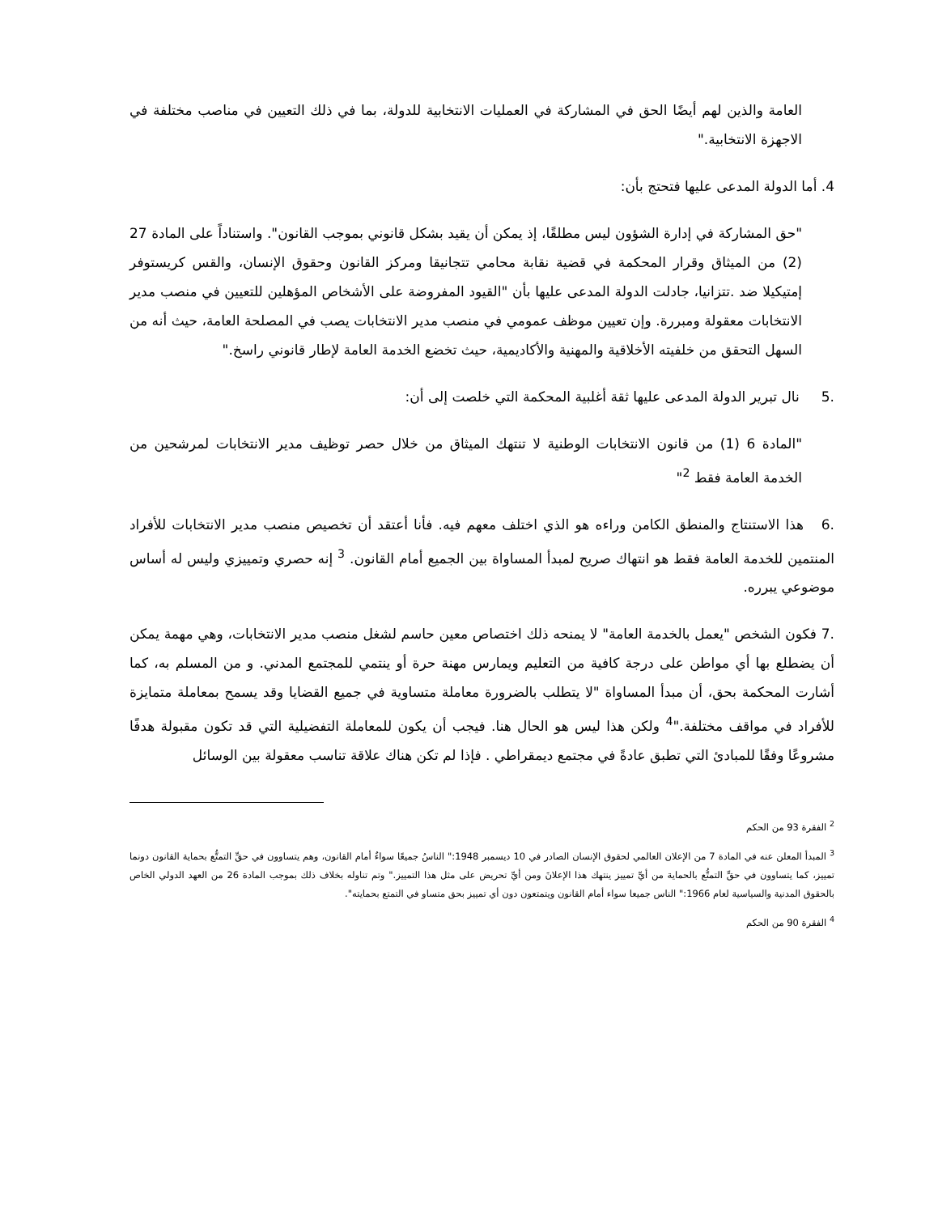العامة والذين لهم أيضًا الحق في المشاركة في العمليات الانتخابية للدولة، بما في ذلك التعيين في مناصب مختلفة في الاجهزة الانتخابية."
4. أما الدولة المدعى عليها فتحتج بأن:
"حق المشاركة في إدارة الشؤون ليس مطلقًا، إذ يمكن أن يقيد بشكل قانوني بموجب القانون". واستناداً على المادة 27 (2) من الميثاق وقرار المحكمة في قضية نقابة محامي تتجانيقا ومركز القانون وحقوق الإنسان، والقس كريستوفر إمتيكيلا ضد .تتزانيا، جادلت الدولة المدعى عليها بأن "القيود المفروضة على الأشخاص المؤهلين للتعيين في منصب مدير الانتخابات معقولة ومبررة. وإن تعيين موظف عمومي في منصب مدير الانتخابات يصب في المصلحة العامة، حيث أنه من السهل التحقق من خلفيته الأخلاقية والمهنية والأكاديمية، حيث تخضع الخدمة العامة لإطار قانوني راسخ."
.5 نال تبرير الدولة المدعى عليها ثقة أغلبية المحكمة التي خلصت إلى أن:
"المادة 6 (1) من قانون الانتخابات الوطنية لا تنتهك الميثاق من خلال حصر توظيف مدير الانتخابات لمرشحين من الخدمة العامة فقط <sup>2</sup>"
.6 هذا الاستنتاج والمنطق الكامن وراءه هو الذي اختلف معهم فيه. فأنا أعتقد أن تخصيص منصب مدير الانتخابات للأفراد المنتمين للخدمة العامة فقط هو انتهاك صريح لمبدأ المساواة بين الجميع أمام القانون. <sup>3</sup> إنه حصري وتمييزي وليس له أساس موضوعي يبرره.
.7 فكون الشخص "يعمل بالخدمة العامة" لا يمنحه ذلك اختصاص معين حاسم لشغل منصب مدير الانتخابات، وهي مهمة يمكن أن يضطلع بها أي مواطن على درجة كافية من التعليم ويمارس مهنة حرة أو ينتمي للمجتمع المدني. و من المسلم به، كما أشارت المحكمة بحق، أن مبدأ المساواة "لا يتطلب بالضرورة معاملة متساوية في جميع القضايا وقد يسمح بمعاملة متمايزة للأفراد في مواقف مختلفة."<sup>4</sup> ولكن هذا ليس هو الحال هنا. فيجب أن يكون للمعاملة التفضيلية التي قد تكون مقبولة هدفًا مشروعًا وفقًا للمبادئ التي تطبق عادةً في مجتمع ديمقراطي . فإذا لم تكن هناك علاقة تناسب معقولة بين الوسائل
<sup>2</sup> الفقرة 93 من الحكم
<sup>3</sup> المبدأ المعلن عنه في المادة 7 من الإعلان العالمي لحقوق الإنسان الصادر في 10 ديسمبر 1948:" الناسُ جميعًا سواءٌ أمام القانون، وهم يتساوون في حقِّ التمتُّع بحماية القانون دونما تمييز، كما يتساوون في حقِّ التمتُّع بالحماية من أيِّ تمييز ينتهك هذا الإعلانَ ومن أيِّ تحريض على مثل هذا التمييز." وتم تناوله بخلاف ذلك بموجب المادة 26 من العهد الدولي الخاص بالحقوق المدنية والسياسية لعام 1966:" الناس جميعا سواء أمام القانون ويتمتعون دون أي تمييز بحق متساو في التمتع بحمايته".
<sup>4</sup> الفقرة 90 من الحكم